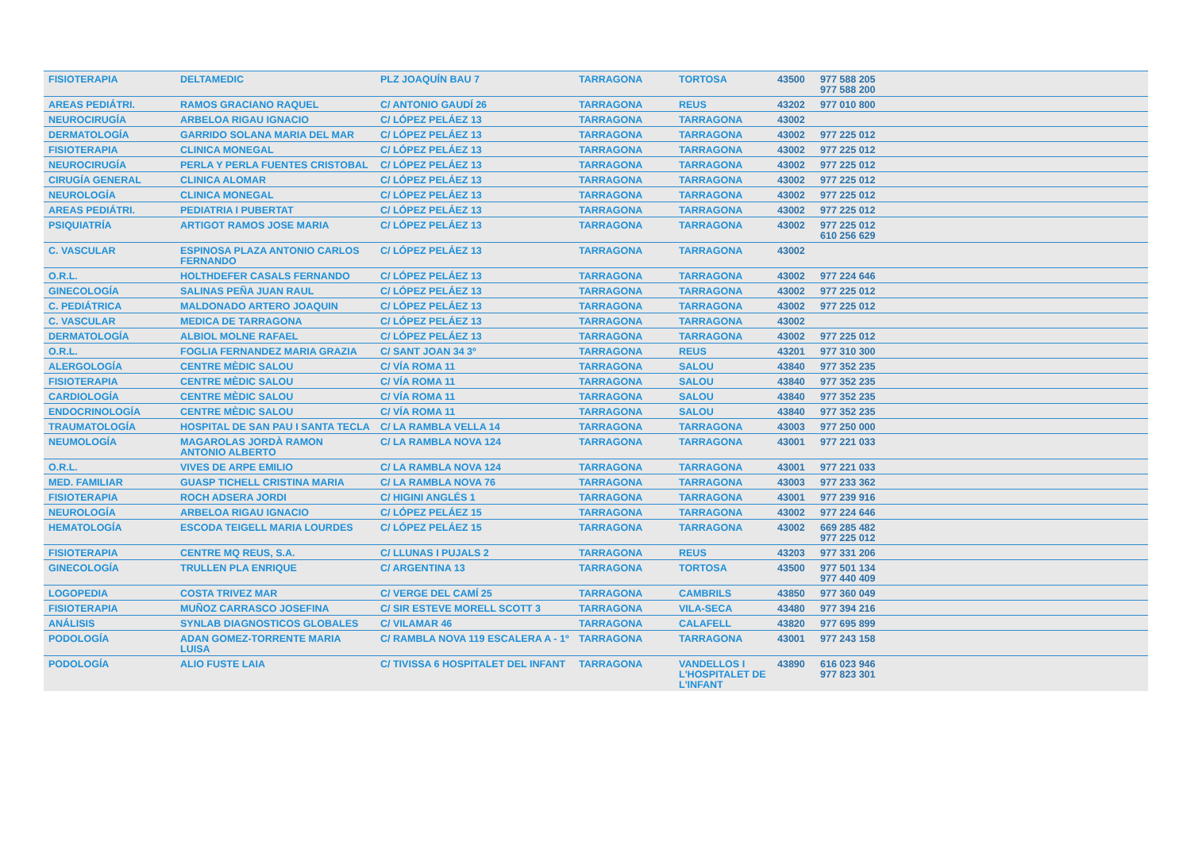| FISIOTERAPIA | DELTAMEDIC | PLZ JOAQUÍN BAU 7 | TARRAGONA | TORTOSA | 43500 | 977 588 205 977 588 200 |
| AREAS PEDIÁTRI. | RAMOS GRACIANO RAQUEL | C/ ANTONIO GAUDÍ 26 | TARRAGONA | REUS | 43202 | 977 010 800 |
| NEUROCIRUGÍA | ARBELOA RIGAU IGNACIO | C/ LÓPEZ PELÁEZ 13 | TARRAGONA | TARRAGONA | 43002 | |
| DERMATOLOGÍA | GARRIDO SOLANA MARIA DEL MAR | C/ LÓPEZ PELÁEZ 13 | TARRAGONA | TARRAGONA | 43002 | 977 225 012 |
| FISIOTERAPIA | CLINICA MONEGAL | C/ LÓPEZ PELÁEZ 13 | TARRAGONA | TARRAGONA | 43002 | 977 225 012 |
| NEUROCIRUGÍA | PERLA Y PERLA FUENTES CRISTOBAL | C/ LÓPEZ PELÁEZ 13 | TARRAGONA | TARRAGONA | 43002 | 977 225 012 |
| CIRUGÍA GENERAL | CLINICA ALOMAR | C/ LÓPEZ PELÁEZ 13 | TARRAGONA | TARRAGONA | 43002 | 977 225 012 |
| NEUROLOGÍA | CLINICA MONEGAL | C/ LÓPEZ PELÁEZ 13 | TARRAGONA | TARRAGONA | 43002 | 977 225 012 |
| AREAS PEDIÁTRI. | PEDIATRIA I PUBERTAT | C/ LÓPEZ PELÁEZ 13 | TARRAGONA | TARRAGONA | 43002 | 977 225 012 |
| PSIQUIATRÍA | ARTIGOT RAMOS JOSE MARIA | C/ LÓPEZ PELÁEZ 13 | TARRAGONA | TARRAGONA | 43002 | 977 225 012 610 256 629 |
| C. VASCULAR | ESPINOSA PLAZA ANTONIO CARLOS FERNANDO | C/ LÓPEZ PELÁEZ 13 | TARRAGONA | TARRAGONA | 43002 | |
| O.R.L. | HOLTHDEFER CASALS FERNANDO | C/ LÓPEZ PELÁEZ 13 | TARRAGONA | TARRAGONA | 43002 | 977 224 646 |
| GINECOLOGÍA | SALINAS PEÑA JUAN RAUL | C/ LÓPEZ PELÁEZ 13 | TARRAGONA | TARRAGONA | 43002 | 977 225 012 |
| C. PEDIÁTRICA | MALDONADO ARTERO JOAQUIN | C/ LÓPEZ PELÁEZ 13 | TARRAGONA | TARRAGONA | 43002 | 977 225 012 |
| C. VASCULAR | MEDICA DE TARRAGONA | C/ LÓPEZ PELÁEZ 13 | TARRAGONA | TARRAGONA | 43002 | |
| DERMATOLOGÍA | ALBIOL MOLNE RAFAEL | C/ LÓPEZ PELÁEZ 13 | TARRAGONA | TARRAGONA | 43002 | 977 225 012 |
| O.R.L. | FOGLIA FERNANDEZ MARIA GRAZIA | C/ SANT JOAN 34 3º | TARRAGONA | REUS | 43201 | 977 310 300 |
| ALERGOLOGÍA | CENTRE MÈDIC SALOU | C/ VÍA ROMA 11 | TARRAGONA | SALOU | 43840 | 977 352 235 |
| FISIOTERAPIA | CENTRE MÈDIC SALOU | C/ VÍA ROMA 11 | TARRAGONA | SALOU | 43840 | 977 352 235 |
| CARDIOLOGÍA | CENTRE MÈDIC SALOU | C/ VÍA ROMA 11 | TARRAGONA | SALOU | 43840 | 977 352 235 |
| ENDOCRINOLOGÍA | CENTRE MÈDIC SALOU | C/ VÍA ROMA 11 | TARRAGONA | SALOU | 43840 | 977 352 235 |
| TRAUMATOLOGÍA | HOSPITAL DE SAN PAU I SANTA TECLA | C/ LA RAMBLA VELLA 14 | TARRAGONA | TARRAGONA | 43003 | 977 250 000 |
| NEUMOLOGÍA | MAGAROLAS JORDÀ RAMON ANTONIO ALBERTO | C/ LA RAMBLA NOVA 124 | TARRAGONA | TARRAGONA | 43001 | 977 221 033 |
| O.R.L. | VIVES DE ARPE EMILIO | C/ LA RAMBLA NOVA 124 | TARRAGONA | TARRAGONA | 43001 | 977 221 033 |
| MED. FAMILIAR | GUASP TICHELL CRISTINA MARIA | C/ LA RAMBLA NOVA 76 | TARRAGONA | TARRAGONA | 43003 | 977 233 362 |
| FISIOTERAPIA | ROCH ADSERA JORDI | C/ HIGINI ANGLÉS 1 | TARRAGONA | TARRAGONA | 43001 | 977 239 916 |
| NEUROLOGÍA | ARBELOA RIGAU IGNACIO | C/ LÓPEZ PELÁEZ 15 | TARRAGONA | TARRAGONA | 43002 | 977 224 646 |
| HEMATOLOGÍA | ESCODA TEIGELL MARIA LOURDES | C/ LÓPEZ PELÁEZ 15 | TARRAGONA | TARRAGONA | 43002 | 669 285 482 977 225 012 |
| FISIOTERAPIA | CENTRE MQ REUS, S.A. | C/ LLUNAS I PUJALS 2 | TARRAGONA | REUS | 43203 | 977 331 206 |
| GINECOLOGÍA | TRULLEN PLA ENRIQUE | C/ ARGENTINA 13 | TARRAGONA | TORTOSA | 43500 | 977 501 134 977 440 409 |
| LOGOPEDIA | COSTA TRIVEZ MAR | C/ VERGE DEL CAMÍ 25 | TARRAGONA | CAMBRILS | 43850 | 977 360 049 |
| FISIOTERAPIA | MUÑOZ CARRASCO JOSEFINA | C/ SIR ESTEVE MORELL SCOTT 3 | TARRAGONA | VILA-SECA | 43480 | 977 394 216 |
| ANÁLISIS | SYNLAB DIAGNOSTICOS GLOBALES | C/ VILAMAR 46 | TARRAGONA | CALAFELL | 43820 | 977 695 899 |
| PODOLOGÍA | ADAN GOMEZ-TORRENTE MARIA LUISA | C/ RAMBLA NOVA 119 ESCALERA A - 1º | TARRAGONA | TARRAGONA | 43001 | 977 243 158 |
| PODOLOGÍA | ALIO FUSTE LAIA | C/ TIVISSA 6 HOSPITALET DEL INFANT | TARRAGONA | VANDELLOS I L'HOSPITALET DE L'INFANT | 43890 | 616 023 946 977 823 301 |